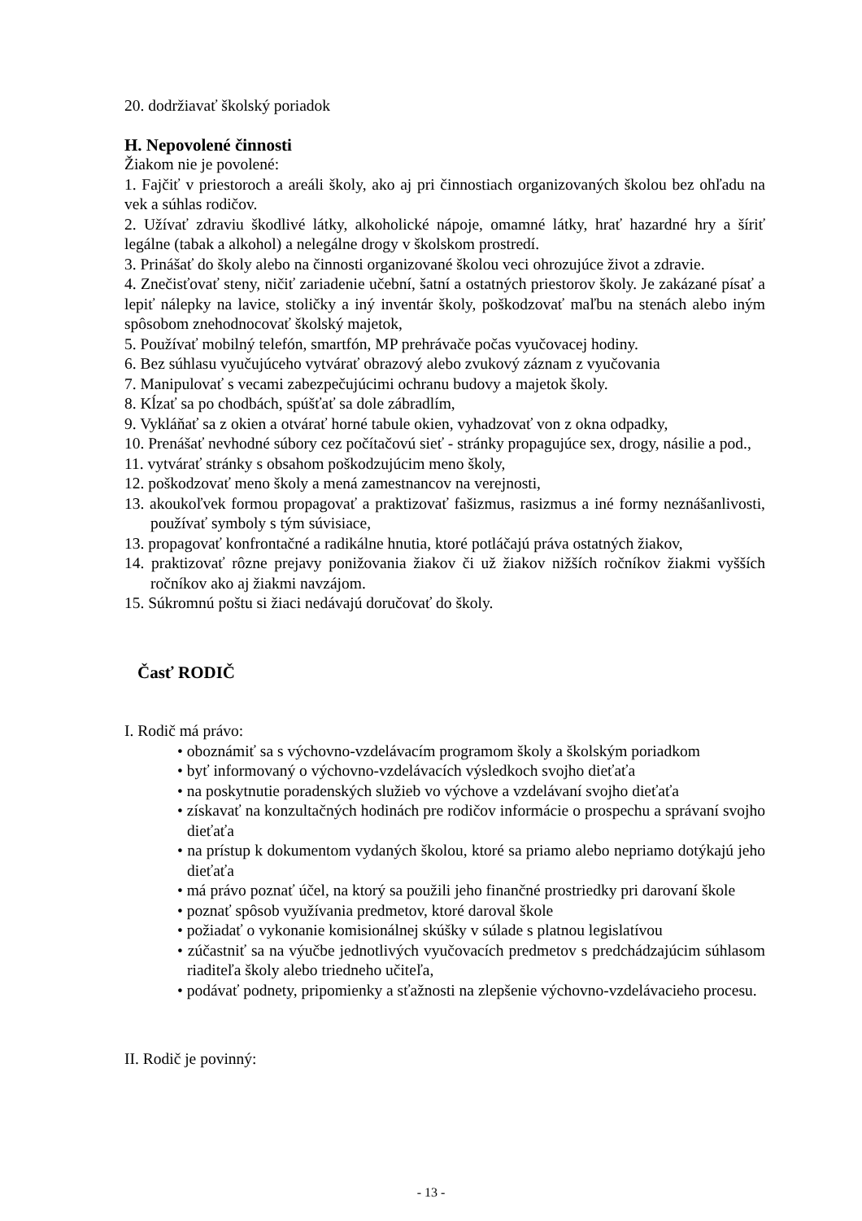20. dodržiavať školský poriadok
H. Nepovolené činnosti
Žiakom nie je povolené:
1. Fajčiť v priestoroch a areáli školy, ako aj pri činnostiach organizovaných školou bez ohľadu na vek a súhlas rodičov.
2. Užívať zdraviu škodlivé látky, alkoholické nápoje, omamné látky, hrať hazardné hry a šíriť legálne (tabak a alkohol) a nelegálne drogy v školskom prostredí.
3. Prinášať do školy alebo na činnosti organizované školou veci ohrozujúce život a zdravie.
4. Znečisťovať steny, ničiť zariadenie učební, šatní a ostatných priestorov školy. Je zakázané písať a lepiť nálepky na lavice, stoličky a iný inventár školy, poškodzovať maľbu na stenách alebo iným spôsobom znehodnocovať školský majetok,
5. Používať mobilný telefón, smartfón, MP prehrávače počas vyučovacej hodiny.
6. Bez súhlasu vyučujúceho vytvárať obrazový alebo zvukový záznam z vyučovania
7. Manipulovať s vecami zabezpečujúcimi ochranu budovy a majetok školy.
8. Kĺzať sa po chodbách, spúšťať sa dole zábradlím,
9. Vykláňať sa z okien a otvárať horné tabule okien, vyhadzovať von z okna odpadky,
10. Prenášať nevhodné súbory cez počítačovú sieť - stránky propagujúce sex, drogy, násilie a pod.,
11. vytvárať stránky s obsahom poškodzujúcim meno školy,
12. poškodzovať meno školy a mená zamestnancov na verejnosti,
13. akoukoľvek formou propagovať a praktizovať fašizmus, rasizmus a iné formy neznášanlivosti, používať symboly s tým súvisiace,
13. propagovať konfrontačné a radikálne hnutia, ktoré potláčajú práva ostatných žiakov,
14. praktizovať rôzne prejavy ponižovania žiakov či už žiakov nižších ročníkov žiakmi vyšších ročníkov ako aj žiakmi navzájom.
15. Súkromnú poštu si žiaci nedávajú doručovať do školy.
Časť RODIČ
I. Rodič má právo:
• oboznámiť sa s výchovno-vzdelávacím programom školy a školským poriadkom
• byť informovaný o výchovno-vzdelávacích výsledkoch svojho dieťaťa
• na poskytnutie poradenských služieb vo výchove a vzdelávaní svojho dieťaťa
• získavať na konzultačných hodinách pre rodičov informácie o prospechu a správaní svojho dieťaťa
• na prístup k dokumentom vydaných školou, ktoré sa priamo alebo nepriamo dotýkajú jeho dieťaťa
• má právo poznať účel, na ktorý sa použili jeho finančné prostriedky pri darovaní škole
• poznať spôsob využívania predmetov, ktoré daroval škole
• požiadať o vykonanie komisionálnej skúšky v súlade s platnou legislatívou
• zúčastniť sa na výučbe jednotlivých vyučovacích predmetov s predchádzajúcim súhlasom riaditeľa školy alebo triedneho učiteľa,
• podávať podnety, pripomienky a sťažnosti na zlepšenie výchovno-vzdelávacieho procesu.
II. Rodič je povinný:
- 13 -